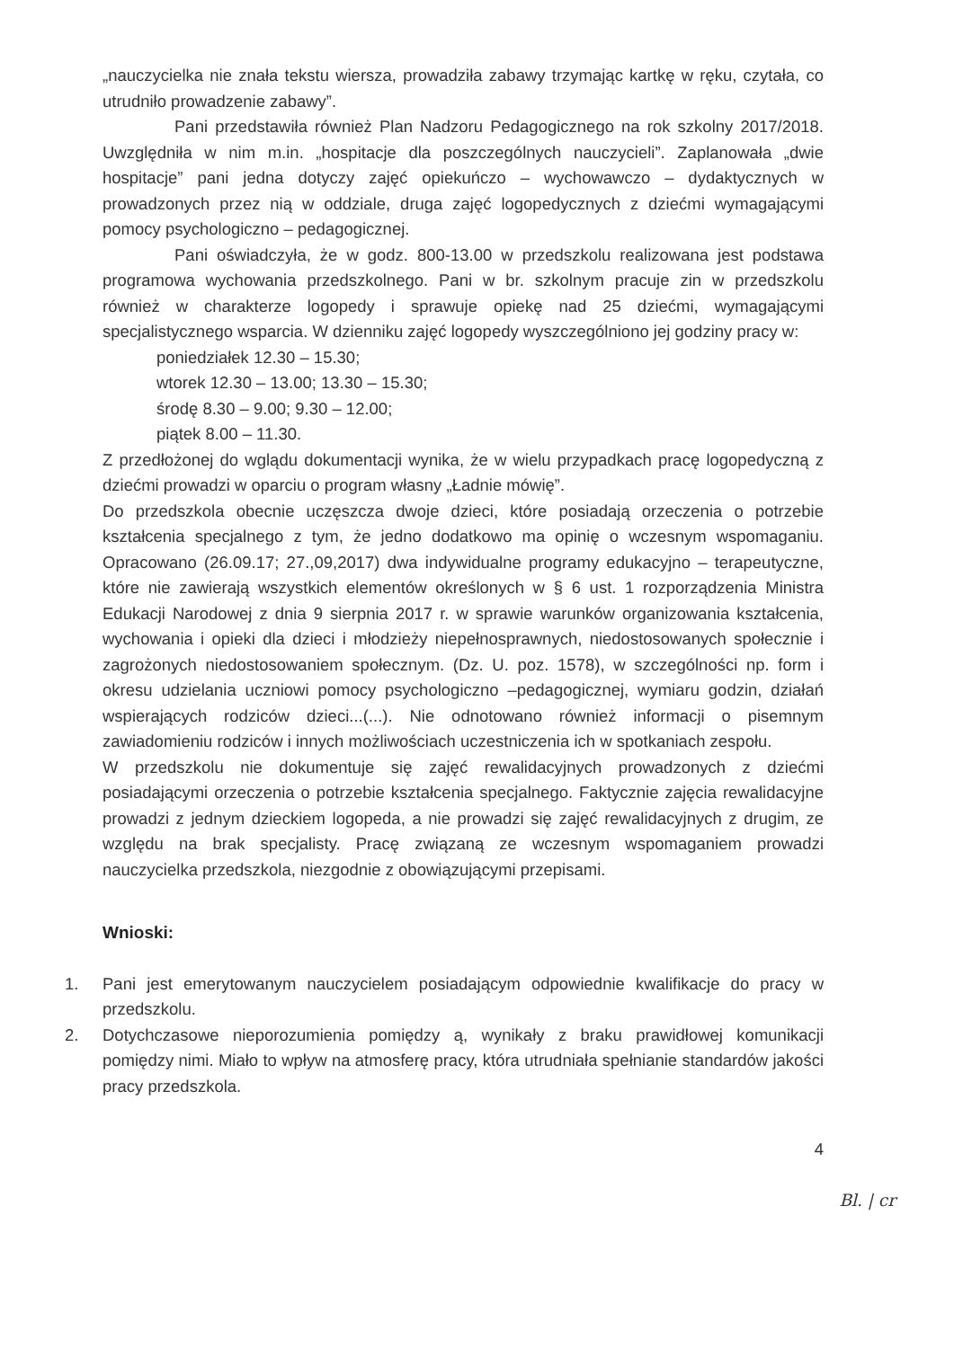„nauczycielka nie znała tekstu wiersza, prowadziła zabawy trzymając kartkę w ręku, czytała, co utrudniło prowadzenie zabawy”.
Pani przedstawiła również Plan Nadzoru Pedagogicznego na rok szkolny 2017/2018. Uwzględniła w nim m.in. „hospitacje dla poszczególnych nauczycieli”. Zaplanowała „dwie hospitacje” pani jedna dotyczy zajęć opiekuńczo – wychowawczo – dydaktycznych w prowadzonych przez nią w oddziale, druga zajęć logopedycznych z dziećmi wymagającymi pomocy psychologiczno – pedagogicznej.
Pani oświadczyła, że w godz. 800-13.00 w przedszkolu realizowana jest podstawa programowa wychowania przedszkolnego. Pani w br. szkolnym pracuje zin w przedszkolu również w charakterze logopedy i sprawuje opiekę nad 25 dziećmi, wymagającymi specjalistycznego wsparcia. W dzienniku zajęć logopedy wyszczególniono jej godziny pracy w:
poniedziałek 12.30 – 15.30;
wtorek 12.30 – 13.00; 13.30 – 15.30;
środę 8.30 – 9.00; 9.30 – 12.00;
piątek 8.00 – 11.30.
Z przedłożonej do wglądu dokumentacji wynika, że w wielu przypadkach pracę logopedyczną z dziećmi prowadzi w oparciu o program własny „Ładnie mówię”.
Do przedszkola obecnie uczęszcza dwoje dzieci, które posiadają orzeczenia o potrzebie kształcenia specjalnego z tym, że jedno dodatkowo ma opinię o wczesnym wspomaganiu. Opracowano (26.09.17; 27.,09,2017) dwa indywidualne programy edukacyjno – terapeutyczne, które nie zawierają wszystkich elementów określonych w § 6 ust. 1 rozporządzenia Ministra Edukacji Narodowej z dnia 9 sierpnia 2017 r. w sprawie warunków organizowania kształcenia, wychowania i opieki dla dzieci i młodzieży niepełnosprawnych, niedostosowanych społecznie i zagrożonych niedostosowaniem społecznym. (Dz. U. poz. 1578), w szczególności np. form i okresu udzielania uczniowi pomocy psychologiczno –pedagogicznej, wymiaru godzin, działań wspierających rodziców dzieci...(...). Nie odnotowano również informacji o pisemnym zawiadomieniu rodziców i innych możliwościach uczestniczenia ich w spotkaniach zespołu.
W przedszkolu nie dokumentuje się zajęć rewalidacyjnych prowadzonych z dziećmi posiadającymi orzeczenia o potrzebie kształcenia specjalnego. Faktycznie zajęcia rewalidacyjne prowadzi z jednym dzieckiem logopeda, a nie prowadzi się zajęć rewalidacyjnych z drugim, ze względu na brak specjalisty. Pracę związaną ze wczesnym wspomaganiem prowadzi nauczycielka przedszkola, niezgodnie z obowiązującymi przepisami.
Wnioski:
1. Pani jest emerytowanym nauczycielem posiadającym odpowiednie kwalifikacje do pracy w przedszkolu.
2. Dotychczasowe nieporozumienia pomiędzy ą, wynikały z braku prawidłowej komunikacji pomiędzy nimi. Miało to wpływ na atmosferę pracy, która utrudniała spełnianie standardów jakości pracy przedszkola.
4
Bl. | cr